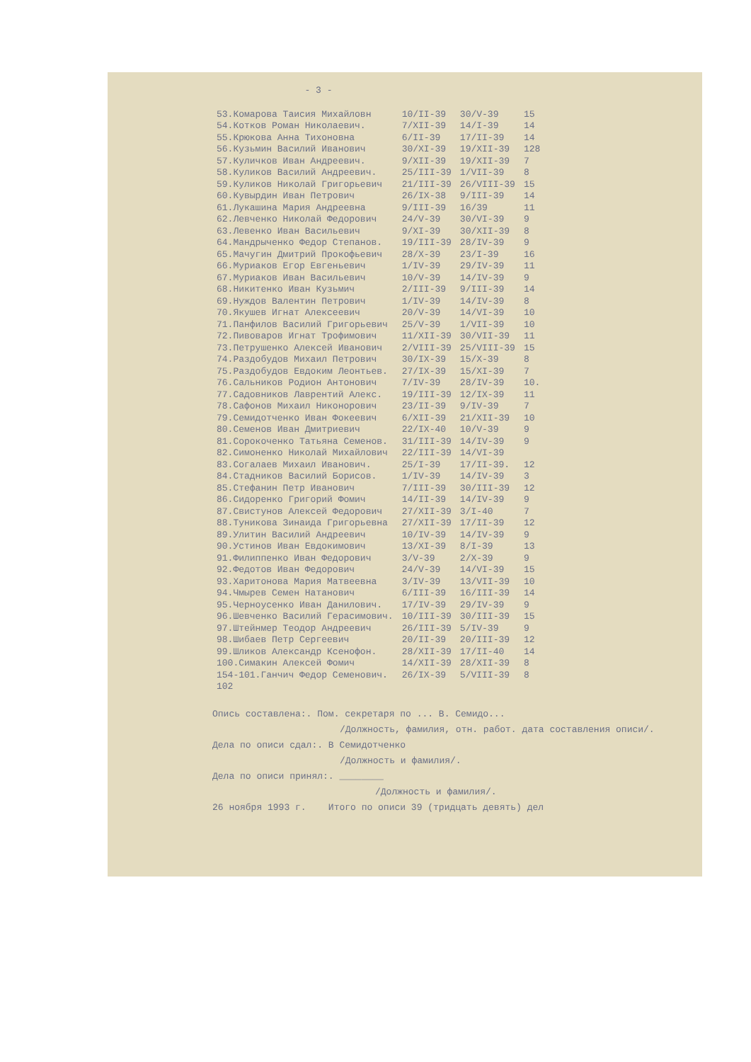- 3 -
| 53.Комарова Таисия Михайловн | 10/II-39 | 30/V-39 | 15 |
| 54.Котков Роман Николаевич. | 7/XII-39 | 14/I-39 | 14 |
| 55.Крюкова Анна Тихоновна | 6/II-39 | 17/II-39 | 14 |
| 56.Кузьмин Василий Иванович | 30/XI-39 | 19/XII-39 | 128 |
| 57.Куличков Иван Андреевич. | 9/XII-39 | 19/XII-39 | 7 |
| 58.Куликов Василий Андреевич. | 25/III-39 | 1/VII-39 | 8 |
| 59.Куликов Николай Григорьевич | 21/III-39 | 26/VIII-39 | 15 |
| 60.Кувырдин Иван Петрович | 26/IX-38 | 9/III-39 | 14 |
| 61.Лукашина Мария Андреевна | 9/III-39 | 16/39 | 11 |
| 62.Левченко Николай Федорович | 24/V-39 | 30/VI-39 | 9 |
| 63.Левенко Иван Васильевич | 9/XI-39 | 30/XII-39 | 8 |
| 64.Мандрыченко Федор Степанов. | 19/III-39 | 28/IV-39 | 9 |
| 65.Мачугин Дмитрий Прокофьевич | 28/X-39 | 23/I-39 | 16 |
| 66.Муриаков Егор Евгеньевич | 1/IV-39 | 29/IV-39 | 11 |
| 67.Муриаков Иван Васильевич | 10/V-39 | 14/IV-39 | 9 |
| 68.Никитенко Иван Кузьмич | 2/III-39 | 9/III-39 | 14 |
| 69.Нуждов Валентин Петрович | 1/IV-39 | 14/IV-39 | 8 |
| 70.Якушев Игнат Алексеевич | 20/V-39 | 14/VI-39 | 10 |
| 71.Панфилов Василий Григорьевич | 25/V-39 | 1/VII-39 | 10 |
| 72.Пивоваров Игнат Трофимович | 11/XII-39 | 30/VII-39 | 11 |
| 73.Петрушенко Алексей Иванович | 2/VIII-39 | 25/VIII-39 | 15 |
| 74.Раздобудов Михаил Петрович | 30/IX-39 | 15/X-39 | 8 |
| 75.Раздобудов Евдоким Леонтьев. | 27/IX-39 | 15/XI-39 | 7 |
| 76.Сальников Родион Антонович | 7/IV-39 | 28/IV-39 | 10. |
| 77.Садовников Лаврентий Алекс. | 19/III-39 | 12/IX-39 | 11 |
| 78.Сафонов Михаил Никонорович | 23/II-39 | 9/IV-39 | 7 |
| 79.Семидотченко Иван Фокеевич | 6/XII-39 | 21/XII-39 | 10 |
| 80.Семенов Иван Дмитриевич | 22/IX-40 | 10/V-39 | 9 |
| 81.Сорокоченко Татьяна Семенов. | 31/III-39 | 14/IV-39 | 9 |
| 82.Симоненко Николай Михайлович | 22/III-39 | 14/VI-39 | |
| 83.Согалаев Михаил Иванович. | 25/I-39 | 17/II-39. | 12 |
| 84.Стадников Василий Борисов. | 1/IV-39 | 14/IV-39 | 3 |
| 85.Стефанин Петр Иванович | 7/III-39 | 30/III-39 | 12 |
| 86.Сидоренко Григорий Фомич | 14/II-39 | 14/IV-39 | 9 |
| 87.Свистунов Алексей Федорович | 27/XII-39 | 3/I-40 | 7 |
| 88.Туникова Зинаида Григорьевна | 27/XII-39 | 17/II-39 | 12 |
| 89.Улитин Василий Андреевич | 10/IV-39 | 14/IV-39 | 9 |
| 90.Устинов Иван Евдокимович | 13/XI-39 | 8/I-39 | 13 |
| 91.Филиппенко Иван Федорович | 3/V-39 | 2/X-39 | 9 |
| 92.Федотов Иван Федорович | 24/V-39 | 14/VI-39 | 15 |
| 93.Харитонова Мария Матвеевна | 3/IV-39 | 13/VII-39 | 10 |
| 94.Чмырев Семен Натанович | 6/III-39 | 16/III-39 | 14 |
| 95.Черноусенко Иван Данилович. | 17/IV-39 | 29/IV-39 | 9 |
| 96.Шевченко Василий Герасимович. | 10/III-39 | 30/III-39 | 15 |
| 97.Штейнмер Теодор Андреевич | 26/III-39 | 5/IV-39 | 9 |
| 98.Шибаев Петр Сергеевич | 20/II-39 | 20/III-39 | 12 |
| 99.Шликов Александр Ксенофон. | 28/XII-39 | 17/II-40 | 14 |
| 100.Симакин Алексей Фомич | 14/XII-39 | 28/XII-39 | 8 |
| 154-101.Ганчич Федор Семенович. | 26/IX-39 | 5/VIII-39 | 8 |
| 102 | | | |
Опись составлена:. Пом. секретаря по ... В. Семидо...
/Должность, фамилия, отн. работ. дата составления описи/.
Дела по описи сдал:. В Семидотченко
/Должность и фамилия/.
Дела по описи принял:. ________
/Должность и фамилия/.
26 ноября 1993 г. Итого по описи 39 (тридцать девять) дел